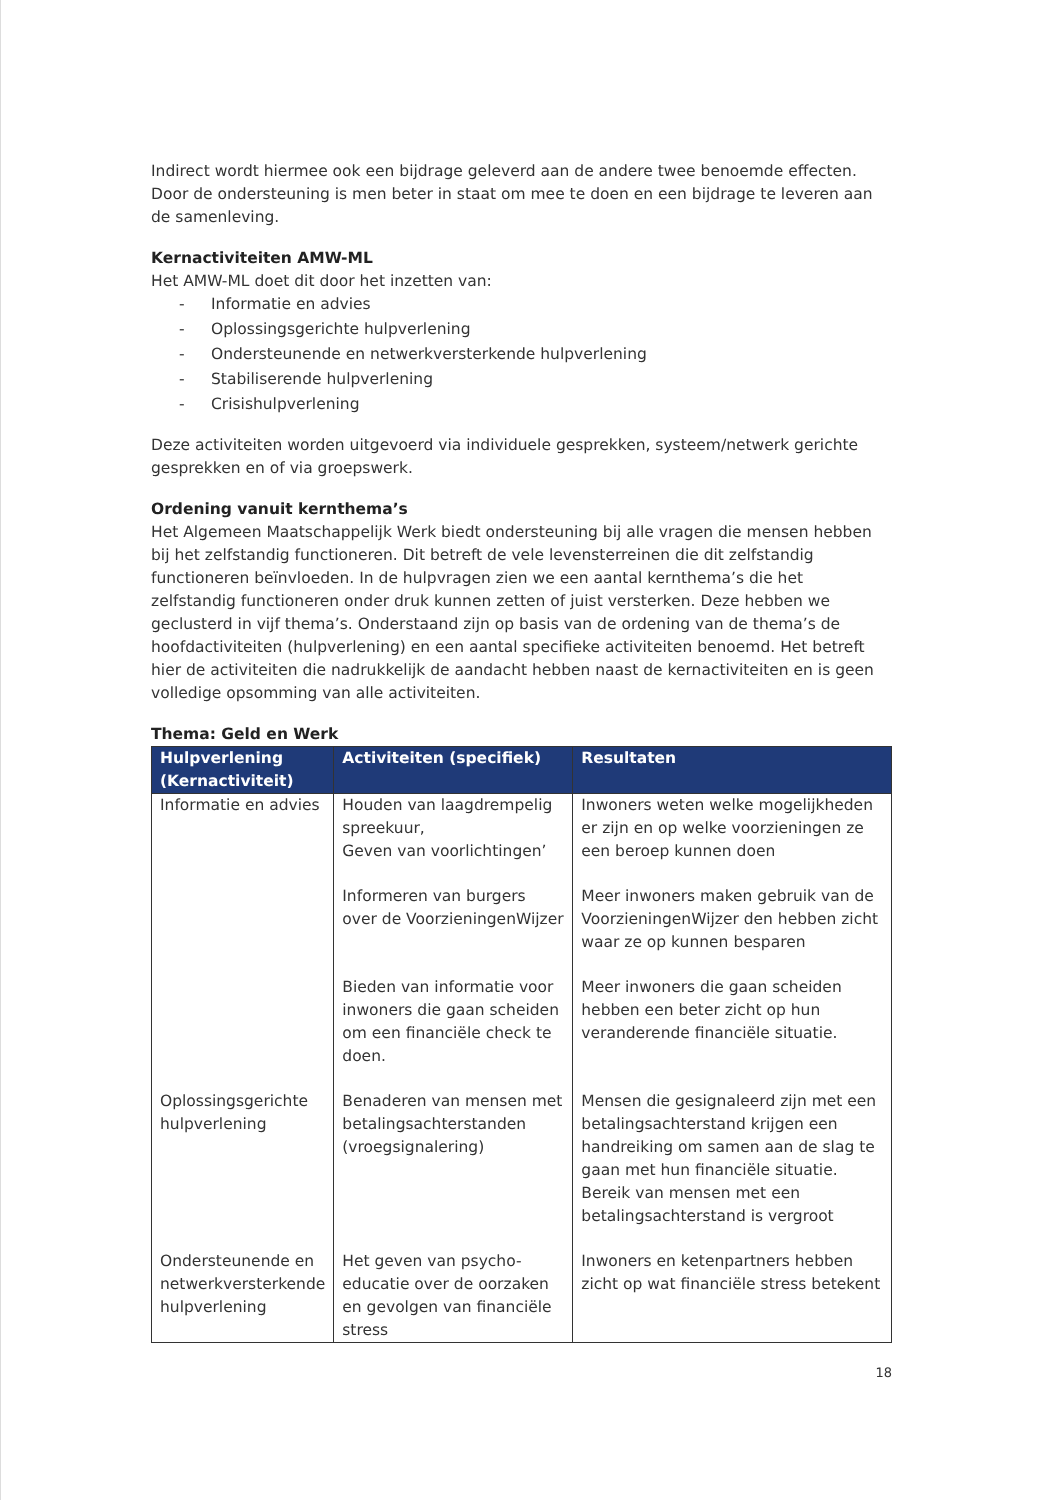Indirect wordt hiermee ook een bijdrage geleverd aan de andere twee benoemde effecten. Door de ondersteuning is men beter in staat om mee te doen en een bijdrage te leveren aan de samenleving.
Kernactiviteiten AMW-ML
Het AMW-ML doet dit door het inzetten van:
- Informatie en advies
- Oplossingsgerichte hulpverlening
- Ondersteunende en netwerkversterkende hulpverlening
- Stabiliserende hulpverlening
- Crisishulpverlening
Deze activiteiten worden uitgevoerd via individuele gesprekken, systeem/netwerk gerichte gesprekken en of via groepswerk.
Ordening vanuit kernthema’s
Het Algemeen Maatschappelijk Werk biedt ondersteuning bij alle vragen die mensen hebben bij het zelfstandig functioneren. Dit betreft de vele levensterreinen die dit zelfstandig functioneren beïnvloeden. In de hulpvragen zien we een aantal kernthema’s die het zelfstandig functioneren onder druk kunnen zetten of juist versterken. Deze hebben we geclusterd in vijf thema’s. Onderstaand zijn op basis van de ordening van de thema’s de hoofdactiviteiten (hulpverlening) en een aantal specifieke activiteiten benoemd. Het betreft hier de activiteiten die nadrukkelijk de aandacht hebben naast de kernactiviteiten en is geen volledige opsomming van alle activiteiten.
Thema: Geld en Werk
| Hulpverlening (Kernactiviteit) | Activiteiten (specifiek) | Resultaten |
| --- | --- | --- |
| Informatie en advies | Houden van laagdrempelig spreekuur, Geven van voorlichtingen’ | Inwoners weten welke mogelijkheden er zijn en op welke voorzieningen ze een beroep kunnen doen |
| | Informeren van burgers over de VoorzieningenWijzer | Meer inwoners maken gebruik van de VoorzieningenWijzer den hebben zicht waar ze op kunnen besparen |
| | Bieden van informatie voor inwoners die gaan scheiden om een financiële check te doen. | Meer inwoners die gaan scheiden hebben een beter zicht op hun veranderende financiële situatie. |
| Oplossingsgerichte hulpverlening | Benaderen van mensen met betalingsachterstanden (vroegsignalering) | Mensen die gesignaleerd zijn met een betalingsachterstand krijgen een handreiking om samen aan de slag te gaan met hun financiële situatie. Bereik van mensen met een betalingsachterstand is vergroot |
| Ondersteunende en netwerkversterkende hulpverlening | Het geven van psycho-educatie over de oorzaken en gevolgen van financiële stress | Inwoners en ketenpartners hebben zicht op wat financiële stress betekent |
18